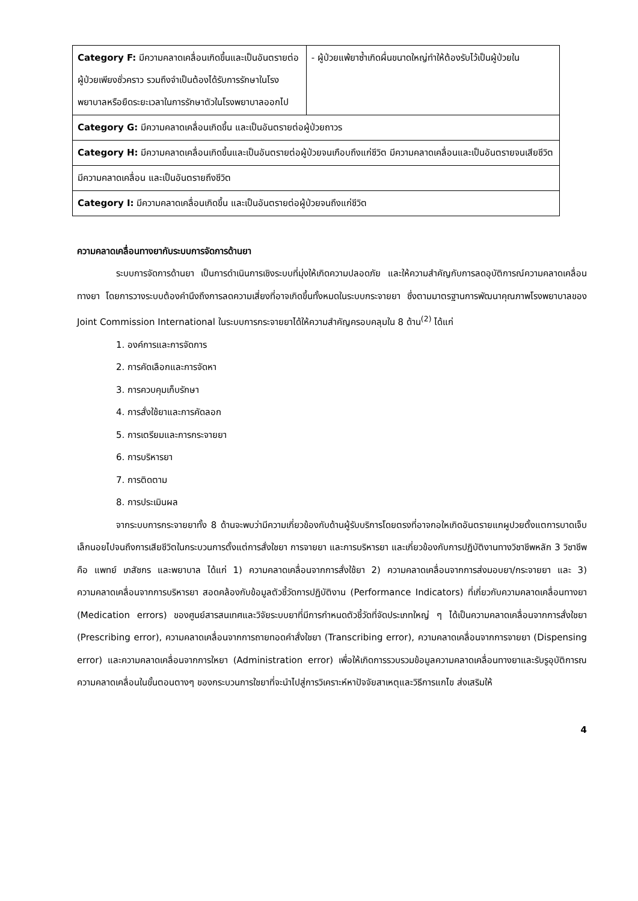| Category F: มีความคลาดเคลื่อนเกิดขึ้นและเป็นอันตรายต่อผู้ป่วยเพียงชั่วคราว รวมถึงจำเป็นต้องได้รับการรักษาในโรงพยาบาลหรือยืดระยะเวลาในการรักษาตัวในโรงพยาบาลออกไป | - ผู้ป่วยแพ้ยาซ้ำเกิดผื่นขนาดใหญ่ทำให้ต้องรับไว้เป็นผู้ป่วยใน |
| Category G: มีความคลาดเคลื่อนเกิดขึ้น และเป็นอันตรายต่อผู้ป่วยถาวร | |
| Category H: มีความคลาดเคลื่อนเกิดขึ้นและเป็นอันตรายต่อผู้ป่วยจนเกือบถึงแก่ชีวิต มีความคลาดเคลื่อนและเป็นอันตรายจนเสียชีวิต | |
| มีความคลาดเคลื่อน และเป็นอันตรายถึงชีวิต | |
| Category I: มีความคลาดเคลื่อนเกิดขึ้น และเป็นอันตรายต่อผู้ป่วยจนถึงแก่ชีวิต | |
ความคลาดเคลื่อนทางยากับระบบการจัดการด้านยา
ระบบการจัดการด้านยา เป็นการดำเนินการเชิงระบบที่มุ่งให้เกิดความปลอดภัย และให้ความสำคัญกับการลดอุบัติการณ์ความคลาดเคลื่อนทางยา โดยการวางระบบต้องคำนึงถึงการลดความเสี่ยงที่อาจเกิดขึ้นทั้งหมดในระบบกระจายยา ซึ่งตามมาตรฐานการพัฒนาคุณภาพโรงพยาบาลของ Joint Commission International ในระบบการกระจายยาได้ให้ความสำคัญครอบคลุมใน 8 ด้าน<sup>(2)</sup> ได้แก่
1. องค์การและการจัดการ
2. การคัดเลือกและการจัดหา
3. การควบคุมเก็บรักษา
4. การสั่งใช้ยาและการคัดลอก
5. การเตรียมและการกระจายยา
6. การบริหารยา
7. การติดตาม
8. การประเมินผล
จากระบบการกระจายยาทั้ง 8 ด้านจะพบว่ามีความเกี่ยวข้องกับด้านผู้รับบริการโดยตรงที่อาจกอใหเกิดอันตรายแกผูปวยตั้งแตการบาดเจ็บเล็กนอยไปจนถึงการเสียชีวิตในกระบวนการตั้งแต่การสั่งใชยา การจายยา และการบริหารยา และเกี่ยวข้องกับการปฏิบัติงานทางวิชาชีพหลัก 3 วิชาชีพ คือ แพทย์ เภสัชกร และพยาบาล ได้แก่ 1) ความคลาดเคลื่อนจากการสั่งใช้ยา 2) ความคลาดเคลื่อนจากการส่งมอบยา/กระจายยา และ 3) ความคลาดเคลื่อนจากการบริหารยา สอดคล้องกับข้อมูลตัวชี้วัดการปฏิบัติงาน (Performance Indicators) ที่เกี่ยวกับความคลาดเคลื่อนทางยา (Medication errors) ของศูนย์สารสนเทศและวิจัยระบบยาที่มีการกำหนดตัวชี้วัดที่จัดประเภทใหญ่ ๆ ได้เป็นความคลาดเคลื่อนจากการสั่งใชยา (Prescribing error), ความคลาดเคลื่อนจากการถายทอดคำสั่งใชยา (Transcribing error), ความคลาดเคลื่อนจากการจายยา (Dispensing error) และความคลาดเคลื่อนจากการใหยา (Administration error) เพื่อให้เกิดการรวบรวมข้อมูลความคลาดเคลื่อนทางยาและรับรูอุบัติการณความคลาดเคลื่อนในขั้นตอนตางๆ ของกระบวนการใชยาที่จะนำไปสู่การวิเคราะห์หาปัจจัยสาเหตุและวิธีการแกไข ส่งเสริมให้
4